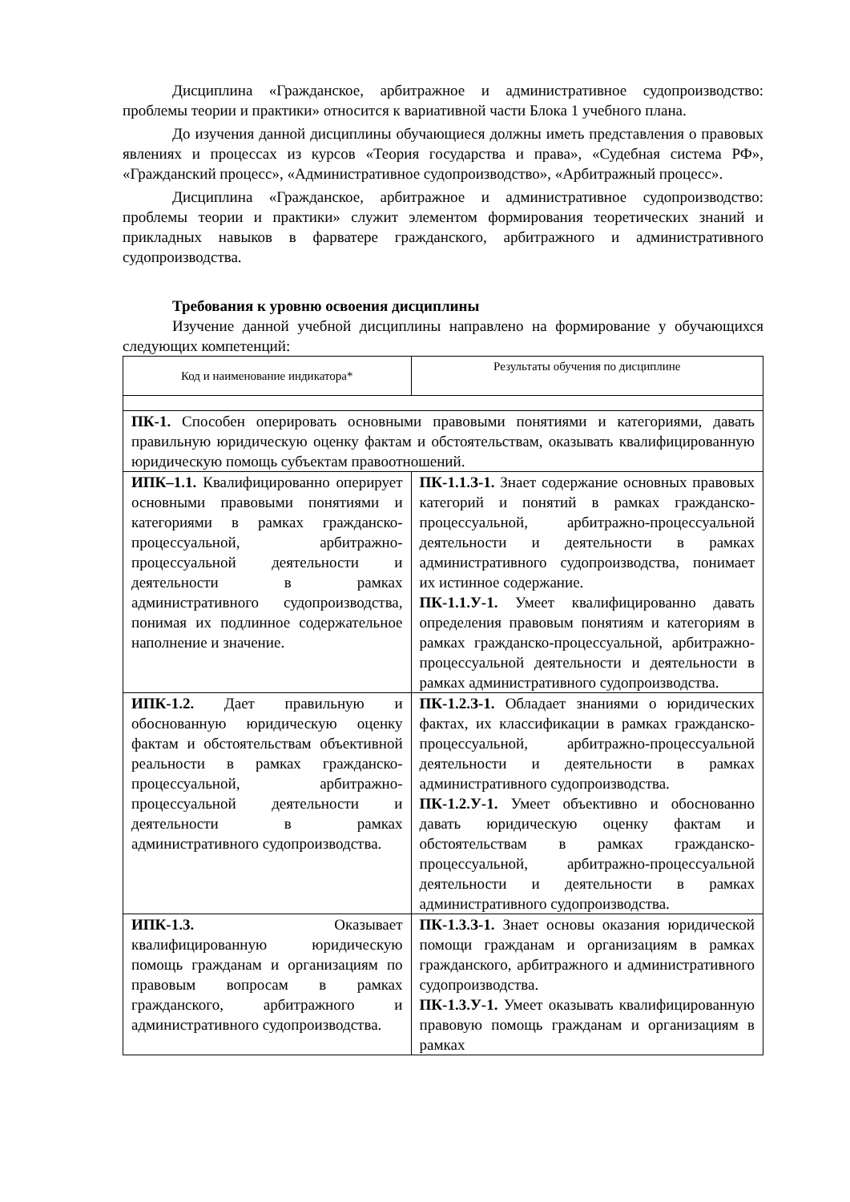Дисциплина «Гражданское, арбитражное и административное судопроизводство: проблемы теории и практики» относится к вариативной части Блока 1 учебного плана.
До изучения данной дисциплины обучающиеся должны иметь представления о правовых явлениях и процессах из курсов «Теория государства и права», «Судебная система РФ», «Гражданский процесс», «Административное судопроизводство», «Арбитражный процесс».
Дисциплина «Гражданское, арбитражное и административное судопроизводство: проблемы теории и практики» служит элементом формирования теоретических знаний и прикладных навыков в фарватере гражданского, арбитражного и административного судопроизводства.
Требования к уровню освоения дисциплины
Изучение данной учебной дисциплины направлено на формирование у обучающихся следующих компетенций:
| Код и наименование индикатора* | Результаты обучения по дисциплине |
| ПК-1. Способен оперировать основными правовыми понятиями и категориями, давать правильную юридическую оценку фактам и обстоятельствам, оказывать квалифицированную юридическую помощь субъектам правоотношений. | |
| ИПК–1.1. Квалифицированно оперирует основными правовыми понятиями и категориями в рамках гражданско-процессуальной, арбитражно-процессуальной деятельности и деятельности в рамках административного судопроизводства, понимая их подлинное содержательное наполнение и значение. | ПК-1.1.З-1. Знает содержание основных правовых категорий и понятий в рамках гражданско-процессуальной, арбитражно-процессуальной деятельности и деятельности в рамках административного судопроизводства, понимает их истинное содержание. ПК-1.1.У-1. Умеет квалифицированно давать определения правовым понятиям и категориям в рамках гражданско-процессуальной, арбитражно-процессуальной деятельности и деятельности в рамках административного судопроизводства. |
| ИПК-1.2. Дает правильную и обоснованную юридическую оценку фактам и обстоятельствам объективной реальности в рамках гражданско-процессуальной, арбитражно-процессуальной деятельности и деятельности в рамках административного судопроизводства. | ПК-1.2.З-1. Обладает знаниями о юридических фактах, их классификации в рамках гражданско-процессуальной, арбитражно-процессуальной деятельности и деятельности в рамках административного судопроизводства. ПК-1.2.У-1. Умеет объективно и обоснованно давать юридическую оценку фактам и обстоятельствам в рамках гражданско-процессуальной, арбитражно-процессуальной деятельности и деятельности в рамках административного судопроизводства. |
| ИПК-1.3. Оказывает квалифицированную юридическую помощь гражданам и организациям по правовым вопросам в рамках гражданского, арбитражного и административного судопроизводства. | ПК-1.3.З-1. Знает основы оказания юридической помощи гражданам и организациям в рамках гражданского, арбитражного и административного судопроизводства. ПК-1.3.У-1. Умеет оказывать квалифицированную правовую помощь гражданам и организациям в рамках |